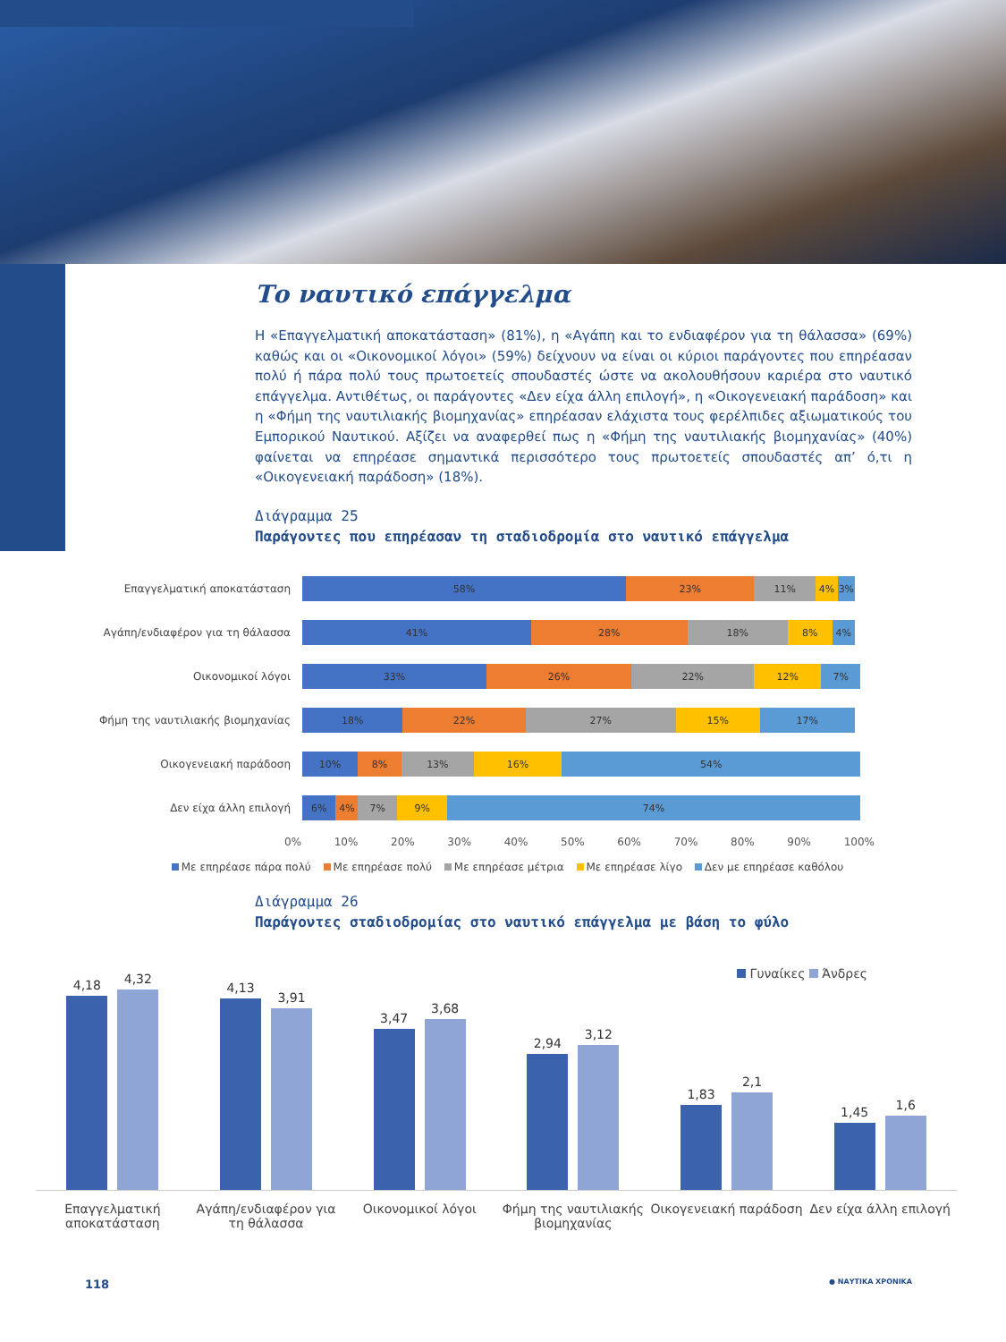Το ναυτικό επάγγελμα
Η «Επαγγελματική αποκατάσταση» (81%), η «Αγάπη και το ενδιαφέρον για τη θάλασσα» (69%) καθώς και οι «Οικονομικοί λόγοι» (59%) δείχνουν να είναι οι κύριοι παράγοντες που επηρέασαν πολύ ή πάρα πολύ τους πρωτοετείς σπουδαστές ώστε να ακολουθήσουν καριέρα στο ναυτικό επάγγελμα. Αντιθέτως, οι παράγοντες «Δεν είχα άλλη επιλογή», η «Οικογενειακή παράδοση» και η «Φήμη της ναυτιλιακής βιομηχανίας» επηρέασαν ελάχιστα τους φερέλπιδες αξιωματικούς του Εμπορικού Ναυτικού. Αξίζει να αναφερθεί πως η «Φήμη της ναυτιλιακής βιομηχανίας» (40%) φαίνεται να επηρέασε σημαντικά περισσότερο τους πρωτοετείς σπουδαστές απ’ ό,τι η «Οικογενειακή παράδοση» (18%).
Διάγραμμα 25
Παράγοντες που επηρέασαν τη σταδιοδρομία στο ναυτικό επάγγελμα
Επαγγελματική αποκατάσταση
58% 23% 11% 4% 3%
Αγάπη/ενδιαφέρον για τη θάλασσα
41% 28% 18% 8% 4%
Οικονομικοί λόγοι
33% 26% 22% 12% 7%
Φήμη της ναυτιλιακής βιομηχανίας
18% 22% 27% 15% 17%
Οικογενειακή παράδοση
10% 8% 13% 16% 54%
Δεν είχα άλλη επιλογή
6% 4% 7% 9% 74%
0% 10% 20% 30% 40% 50% 60% 70% 80% 90% 100%
Με επηρέασε πάρα πολύ Με επηρέασε πολύ Με επηρέασε μέτρια Με επηρέασε λίγο Δεν με επηρέασε καθόλου
Διάγραμμα 26
Παράγοντες σταδιοδρομίας στο ναυτικό επάγγελμα με βάση το φύλο
Γυναίκες Άνδρες
4,18
4,32
4,13
3,91
3,47
3,68
2,94
3,12
1,83
2,1
1,45
1,6
Επαγγελματική αποκατάσταση Αγάπη/ενδιαφέρον για τη θάλασσα
Οικονομικοί λόγοι Φήμη της ναυτιλιακής βιομηχανίας
Οικογενειακή παράδοση Δεν είχα άλλη επιλογή
118 ● ΝΑΥΤΙΚΑ ΧΡΟΝΙΚΑ